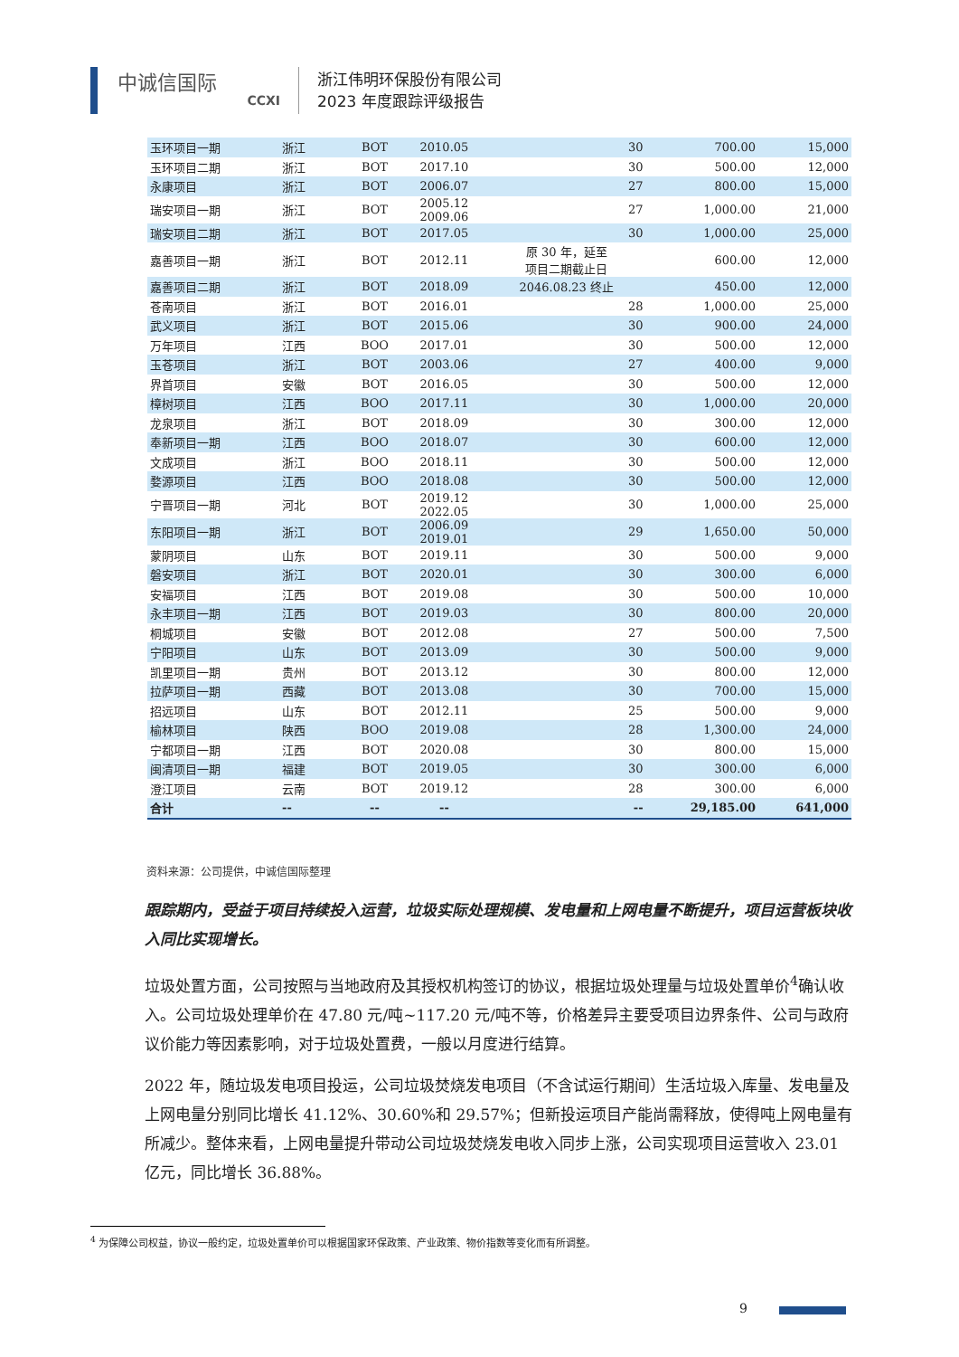中诚信国际
CCXI
浙江伟明环保股份有限公司
2023 年度跟踪评级报告
| 玉环项目一期 | 浙江 | BOT | 2010.05 | 30 | 700.00 | 15,000 |
| 玉环项目二期 | 浙江 | BOT | 2017.10 | 30 | 500.00 | 12,000 |
| 永康项目 | 浙江 | BOT | 2006.07 | 27 | 800.00 | 15,000 |
| 瑞安项目一期 | 浙江 | BOT | 2005.12 2009.06 | 27 | 1,000.00 | 21,000 |
| 瑞安项目二期 | 浙江 | BOT | 2017.05 | 30 | 1,000.00 | 25,000 |
| 嘉善项目一期 | 浙江 | BOT | 2012.11 | 原 30 年，延至 项目二期截止日 | 600.00 | 12,000 |
| 嘉善项目二期 | 浙江 | BOT | 2018.09 | 2046.08.23 终止 | 450.00 | 12,000 |
| 苍南项目 | 浙江 | BOT | 2016.01 | 28 | 1,000.00 | 25,000 |
| 武义项目 | 浙江 | BOT | 2015.06 | 30 | 900.00 | 24,000 |
| 万年项目 | 江西 | BOO | 2017.01 | 30 | 500.00 | 12,000 |
| 玉苍项目 | 浙江 | BOT | 2003.06 | 27 | 400.00 | 9,000 |
| 界首项目 | 安徽 | BOT | 2016.05 | 30 | 500.00 | 12,000 |
| 樟树项目 | 江西 | BOO | 2017.11 | 30 | 1,000.00 | 20,000 |
| 龙泉项目 | 浙江 | BOT | 2018.09 | 30 | 300.00 | 12,000 |
| 奉新项目一期 | 江西 | BOO | 2018.07 | 30 | 600.00 | 12,000 |
| 文成项目 | 浙江 | BOO | 2018.11 | 30 | 500.00 | 12,000 |
| 婺源项目 | 江西 | BOO | 2018.08 | 30 | 500.00 | 12,000 |
| 宁晋项目一期 | 河北 | BOT | 2019.12 2022.05 | 30 | 1,000.00 | 25,000 |
| 东阳项目一期 | 浙江 | BOT | 2006.09 2019.01 | 29 | 1,650.00 | 50,000 |
| 蒙阴项目 | 山东 | BOT | 2019.11 | 30 | 500.00 | 9,000 |
| 磐安项目 | 浙江 | BOT | 2020.01 | 30 | 300.00 | 6,000 |
| 安福项目 | 江西 | BOT | 2019.08 | 30 | 500.00 | 10,000 |
| 永丰项目一期 | 江西 | BOT | 2019.03 | 30 | 800.00 | 20,000 |
| 桐城项目 | 安徽 | BOT | 2012.08 | 27 | 500.00 | 7,500 |
| 宁阳项目 | 山东 | BOT | 2013.09 | 30 | 500.00 | 9,000 |
| 凯里项目一期 | 贵州 | BOT | 2013.12 | 30 | 800.00 | 12,000 |
| 拉萨项目一期 | 西藏 | BOT | 2013.08 | 30 | 700.00 | 15,000 |
| 招远项目 | 山东 | BOT | 2012.11 | 25 | 500.00 | 9,000 |
| 榆林项目 | 陕西 | BOO | 2019.08 | 28 | 1,300.00 | 24,000 |
| 宁都项目一期 | 江西 | BOT | 2020.08 | 30 | 800.00 | 15,000 |
| 闽清项目一期 | 福建 | BOT | 2019.05 | 30 | 300.00 | 6,000 |
| 澄江项目 | 云南 | BOT | 2019.12 | 28 | 300.00 | 6,000 |
| 合计 | -- | -- | -- | -- | 29,185.00 | 641,000 |
资料来源：公司提供，中诚信国际整理
跟踪期内，受益于项目持续投入运营，垃圾实际处理规模、发电量和上网电量不断提升，项目运营板块收入同比实现增长。
垃圾处置方面，公司按照与当地政府及其授权机构签订的协议，根据垃圾处理量与垃圾处置单价<sup>4</sup>确认收入。公司垃圾处理单价在 47.80 元/吨~117.20 元/吨不等，价格差异主要受项目边界条件、公司与政府议价能力等因素影响，对于垃圾处置费，一般以月度进行结算。
2022 年，随垃圾发电项目投运，公司垃圾焚烧发电项目（不含试运行期间）生活垃圾入库量、发电量及上网电量分别同比增长 41.12%、30.60%和 29.57%；但新投运项目产能尚需释放，使得吨上网电量有所减少。整体来看，上网电量提升带动公司垃圾焚烧发电收入同步上涨，公司实现项目运营收入 23.01 亿元，同比增长 36.88%。
<sup>4</sup> 为保障公司权益，协议一般约定，垃圾处置单价可以根据国家环保政策、产业政策、物价指数等变化而有所调整。
9